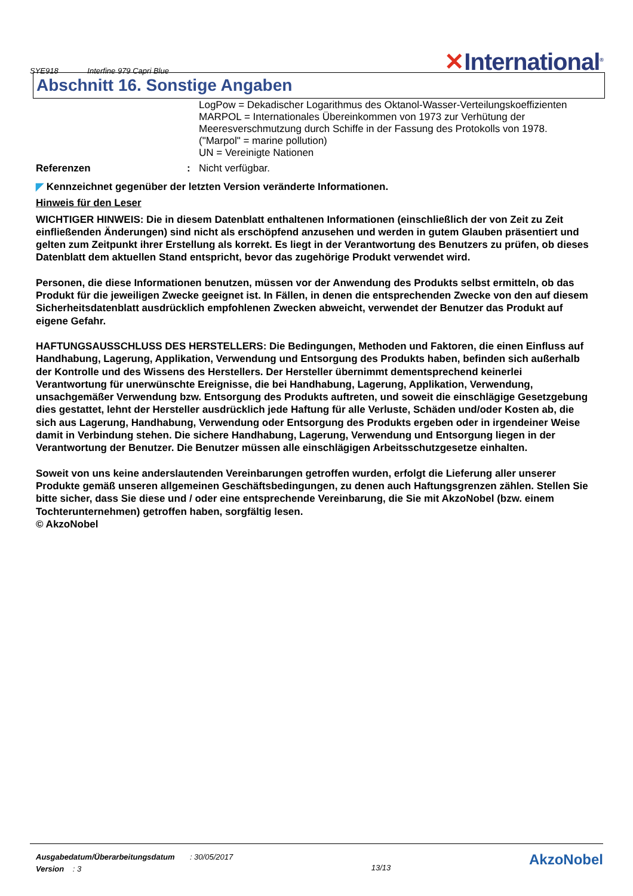SYE918 Interfine 979 Capri Blue
✕International<sup>®</sup>
Abschnitt 16. Sonstige Angaben
LogPow = Dekadischer Logarithmus des Oktanol-Wasser-Verteilungskoeffizienten
MARPOL = Internationales Übereinkommen von 1973 zur Verhütung der Meeresverschmutzung durch Schiffe in der Fassung des Protokolls von 1978. ("Marpol" = marine pollution)
UN = Vereinigte Nationen
Referenzen : Nicht verfügbar.
◤ Kennzeichnet gegenüber der letzten Version veränderte Informationen.
Hinweis für den Leser
WICHTIGER HINWEIS: Die in diesem Datenblatt enthaltenen Informationen (einschließlich der von Zeit zu Zeit einfließenden Änderungen) sind nicht als erschöpfend anzusehen und werden in gutem Glauben präsentiert und gelten zum Zeitpunkt ihrer Erstellung als korrekt. Es liegt in der Verantwortung des Benutzers zu prüfen, ob dieses Datenblatt dem aktuellen Stand entspricht, bevor das zugehörige Produkt verwendet wird.
Personen, die diese Informationen benutzen, müssen vor der Anwendung des Produkts selbst ermitteln, ob das Produkt für die jeweiligen Zwecke geeignet ist. In Fällen, in denen die entsprechenden Zwecke von den auf diesem Sicherheitsdatenblatt ausdrücklich empfohlenen Zwecken abweicht, verwendet der Benutzer das Produkt auf eigene Gefahr.
HAFTUNGSAUSSCHLUSS DES HERSTELLERS: Die Bedingungen, Methoden und Faktoren, die einen Einfluss auf Handhabung, Lagerung, Applikation, Verwendung und Entsorgung des Produkts haben, befinden sich außerhalb der Kontrolle und des Wissens des Herstellers. Der Hersteller übernimmt dementsprechend keinerlei Verantwortung für unerwünschte Ereignisse, die bei Handhabung, Lagerung, Applikation, Verwendung, unsachgemäßer Verwendung bzw. Entsorgung des Produkts auftreten, und soweit die einschlägige Gesetzgebung dies gestattet, lehnt der Hersteller ausdrücklich jede Haftung für alle Verluste, Schäden und/oder Kosten ab, die sich aus Lagerung, Handhabung, Verwendung oder Entsorgung des Produkts ergeben oder in irgendeiner Weise damit in Verbindung stehen. Die sichere Handhabung, Lagerung, Verwendung und Entsorgung liegen in der Verantwortung der Benutzer. Die Benutzer müssen alle einschlägigen Arbeitsschutzgesetze einhalten.
Soweit von uns keine anderslautenden Vereinbarungen getroffen wurden, erfolgt die Lieferung aller unserer Produkte gemäß unseren allgemeinen Geschäftsbedingungen, zu denen auch Haftungsgrenzen zählen. Stellen Sie bitte sicher, dass Sie diese und / oder eine entsprechende Vereinbarung, die Sie mit AkzoNobel (bzw. einem Tochterunternehmen) getroffen haben, sorgfältig lesen.
© AkzoNobel
Ausgabedatum/Überarbeitungsdatum : 30/05/2017
Version : 3
13/13
AkzoNobel